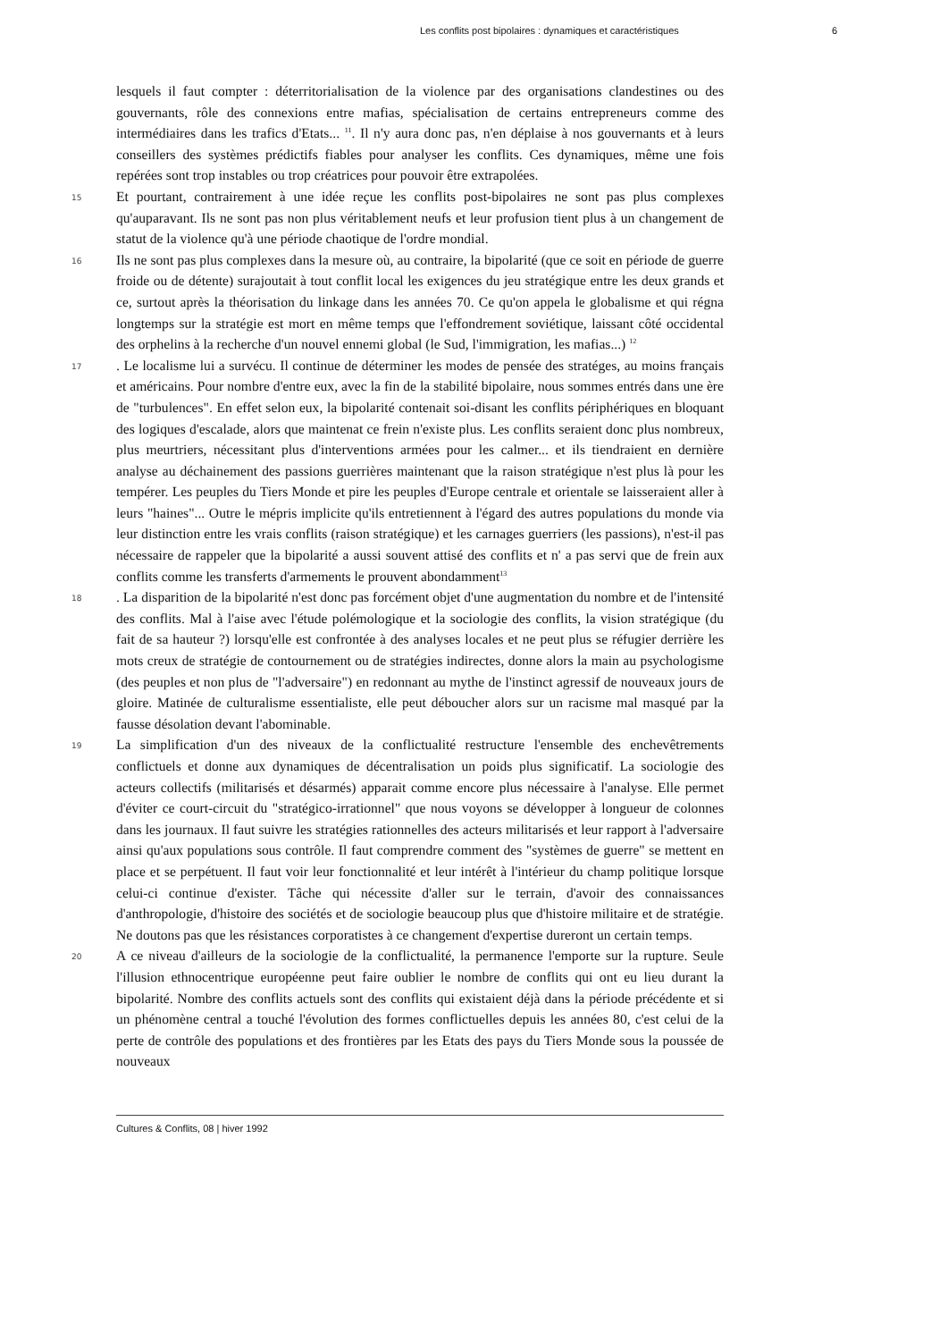Les conflits post bipolaires : dynamiques et caractéristiques 6
lesquels il faut compter : déterritorialisation de la violence par des organisations clandestines ou des gouvernants, rôle des connexions entre mafias, spécialisation de certains entrepreneurs comme des intermédiaires dans les trafics d'Etats... <sup>11</sup>. Il n'y aura donc pas, n'en déplaise à nos gouvernants et à leurs conseillers des systèmes prédictifs fiables pour analyser les conflits. Ces dynamiques, même une fois repérées sont trop instables ou trop créatrices pour pouvoir être extrapolées.
15
Et pourtant, contrairement à une idée reçue les conflits post-bipolaires ne sont pas plus complexes qu'auparavant. Ils ne sont pas non plus véritablement neufs et leur profusion tient plus à un changement de statut de la violence qu'à une période chaotique de l'ordre mondial.
16
Ils ne sont pas plus complexes dans la mesure où, au contraire, la bipolarité (que ce soit en période de guerre froide ou de détente) surajoutait à tout conflit local les exigences du jeu stratégique entre les deux grands et ce, surtout après la théorisation du linkage dans les années 70. Ce qu'on appela le globalisme et qui régna longtemps sur la stratégie est mort en même temps que l'effondrement soviétique, laissant côté occidental des orphelins à la recherche d'un nouvel ennemi global (le Sud, l'immigration, les mafias...) <sup>12</sup>
17
. Le localisme lui a survécu. Il continue de déterminer les modes de pensée des stratéges, au moins français et américains. Pour nombre d'entre eux, avec la fin de la stabilité bipolaire, nous sommes entrés dans une ère de "turbulences". En effet selon eux, la bipolarité contenait soi-disant les conflits périphériques en bloquant des logiques d'escalade, alors que maintenat ce frein n'existe plus. Les conflits seraient donc plus nombreux, plus meurtriers, nécessitant plus d'interventions armées pour les calmer... et ils tiendraient en dernière analyse au déchainement des passions guerrières maintenant que la raison stratégique n'est plus là pour les tempérer. Les peuples du Tiers Monde et pire les peuples d'Europe centrale et orientale se laisseraient aller à leurs "haines"... Outre le mépris implicite qu'ils entretiennent à l'égard des autres populations du monde via leur distinction entre les vrais conflits (raison stratégique) et les carnages guerriers (les passions), n'est-il pas nécessaire de rappeler que la bipolarité a aussi souvent attisé des conflits et n' a pas servi que de frein aux conflits comme les transferts d'armements le prouvent abondamment<sup>13</sup>
18
. La disparition de la bipolarité n'est donc pas forcément objet d'une augmentation du nombre et de l'intensité des conflits. Mal à l'aise avec l'étude polémologique et la sociologie des conflits, la vision stratégique (du fait de sa hauteur ?) lorsqu'elle est confrontée à des analyses locales et ne peut plus se réfugier derrière les mots creux de stratégie de contournement ou de stratégies indirectes, donne alors la main au psychologisme (des peuples et non plus de "l'adversaire") en redonnant au mythe de l'instinct agressif de nouveaux jours de gloire. Matinée de culturalisme essentialiste, elle peut déboucher alors sur un racisme mal masqué par la fausse désolation devant l'abominable.
19
La simplification d'un des niveaux de la conflictualité restructure l'ensemble des enchevêtrements conflictuels et donne aux dynamiques de décentralisation un poids plus significatif. La sociologie des acteurs collectifs (militarisés et désarmés) apparait comme encore plus nécessaire à l'analyse. Elle permet d'éviter ce court-circuit du "stratégico-irrationnel" que nous voyons se développer à longueur de colonnes dans les journaux. Il faut suivre les stratégies rationnelles des acteurs militarisés et leur rapport à l'adversaire ainsi qu'aux populations sous contrôle. Il faut comprendre comment des "systèmes de guerre" se mettent en place et se perpétuent. Il faut voir leur fonctionnalité et leur intérêt à l'intérieur du champ politique lorsque celui-ci continue d'exister. Tâche qui nécessite d'aller sur le terrain, d'avoir des connaissances d'anthropologie, d'histoire des sociétés et de sociologie beaucoup plus que d'histoire militaire et de stratégie. Ne doutons pas que les résistances corporatistes à ce changement d'expertise dureront un certain temps.
20
A ce niveau d'ailleurs de la sociologie de la conflictualité, la permanence l'emporte sur la rupture. Seule l'illusion ethnocentrique européenne peut faire oublier le nombre de conflits qui ont eu lieu durant la bipolarité. Nombre des conflits actuels sont des conflits qui existaient déjà dans la période précédente et si un phénomène central a touché l'évolution des formes conflictuelles depuis les années 80, c'est celui de la perte de contrôle des populations et des frontières par les Etats des pays du Tiers Monde sous la poussée de nouveaux
Cultures & Conflits, 08 | hiver 1992